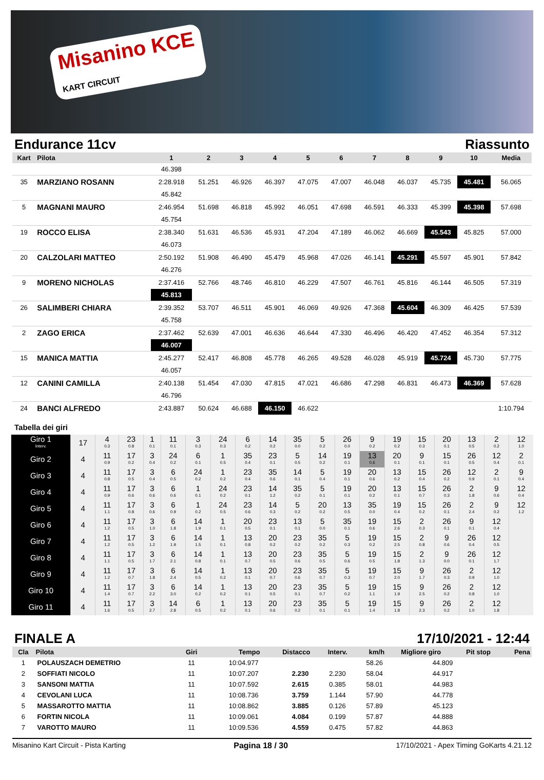Misanino KCE
KART CIRCUIT
Endurance 11cv Riassunto
| Kart | Pilota | 1 | 2 | 3 | 4 | 5 | 6 | 7 | 8 | 9 | 10 | Media |
| --- | --- | --- | --- | --- | --- | --- | --- | --- | --- | --- | --- | --- |
| | | 46.398 | | | | | | | | | | |
| 35 | MARZIANO ROSANN | 2:28.918 | 51.251 | 46.926 | 46.397 | 47.075 | 47.007 | 46.048 | 46.037 | 45.735 | 45.481 | 56.065 |
| | | 45.842 | | | | | | | | | | |
| 5 | MAGNANI MAURO | 2:46.954 | 51.698 | 46.818 | 45.992 | 46.051 | 47.698 | 46.591 | 46.333 | 45.399 | 45.398 | 57.698 |
| | | 45.754 | | | | | | | | | | |
| 19 | ROCCO ELISA | 2:38.340 | 51.631 | 46.536 | 45.931 | 47.204 | 47.189 | 46.062 | 46.669 | 45.543 | 45.825 | 57.000 |
| | | 46.073 | | | | | | | | | | |
| 20 | CALZOLARI MATTEO | 2:50.192 | 51.908 | 46.490 | 45.479 | 45.968 | 47.026 | 46.141 | 45.291 | 45.597 | 45.901 | 57.842 |
| | | 46.276 | | | | | | | | | | |
| 9 | MORENO NICHOLAS | 2:37.416 | 52.766 | 48.746 | 46.810 | 46.229 | 47.507 | 46.761 | 45.816 | 46.144 | 46.505 | 57.319 |
| | | 45.813 | | | | | | | | | | |
| 26 | SALIMBERI CHIARA | 2:39.352 | 53.707 | 46.511 | 45.901 | 46.069 | 49.926 | 47.368 | 45.604 | 46.309 | 46.425 | 57.539 |
| | | 45.758 | | | | | | | | | | |
| 2 | ZAGO ERICA | 2:37.462 | 52.639 | 47.001 | 46.636 | 46.644 | 47.330 | 46.496 | 46.420 | 47.452 | 46.354 | 57.312 |
| | | 46.007 | | | | | | | | | | |
| 15 | MANICA MATTIA | 2:45.277 | 52.417 | 46.808 | 45.778 | 46.265 | 49.528 | 46.028 | 45.919 | 45.724 | 45.730 | 57.775 |
| | | 46.057 | | | | | | | | | | |
| 12 | CANINI CAMILLA | 2:40.138 | 51.454 | 47.030 | 47.815 | 47.021 | 46.686 | 47.298 | 46.831 | 46.473 | 46.369 | 57.628 |
| | | 46.796 | | | | | | | | | | |
| 24 | BANCI ALFREDO | 2:43.887 | 50.624 | 46.688 | 46.150 | 46.622 | | | | | | 1:10.794 |
Tabella dei giri
| Giro 1 Interv. | 17 | 4 0.3 | 23 0.8 | 1 0.1 | 11 0.1 | 3 0.3 | 24 0.3 | 6 0.2 | 14 0.2 | 35 0.0 | 5 0.2 | 26 0.0 | 9 0.2 | 19 0.2 | 15 0.3 | 20 0.1 | 13 0.5 | 2 0.2 | 12 1.0 |
| Giro 2 | 4 | 11 0.9 | 17 0.2 | 3 0.4 | 24 0.2 | 6 0.1 | 1 0.5 | 35 0.4 | 23 0.1 | 5 0.5 | 14 0.2 | 19 0.1 | 13 0.6 | 20 0.1 | 9 0.1 | 15 0.1 | 26 0.5 | 12 0.4 | 2 0.1 |
| Giro 3 | 4 | 11 0.8 | 17 0.5 | 3 0.4 | 6 0.5 | 24 0.2 | 1 0.2 | 23 0.4 | 35 0.6 | 14 0.1 | 5 0.4 | 19 0.1 | 20 0.6 | 13 0.2 | 15 0.4 | 26 0.2 | 12 0.9 | 2 0.1 | 9 0.4 |
| Giro 4 | 4 | 11 0.9 | 17 0.6 | 3 0.6 | 6 0.6 | 1 0.1 | 24 0.2 | 23 0.1 | 14 1.2 | 35 0.2 | 5 0.1 | 19 0.1 | 20 0.2 | 13 0.1 | 15 0.7 | 26 0.3 | 2 1.8 | 9 0.6 | 12 0.4 |
| Giro 5 | 4 | 11 1.1 | 17 0.8 | 3 0.6 | 6 0.9 | 1 0.2 | 24 0.5 | 23 0.6 | 14 0.3 | 5 0.2 | 20 0.2 | 13 0.5 | 35 0.0 | 19 0.4 | 15 0.2 | 26 0.1 | 2 2.4 | 9 0.2 | 12 1.2 |
| Giro 6 | 4 | 11 1.2 | 17 0.5 | 3 1.0 | 6 1.8 | 14 1.9 | 1 0.1 | 20 0.5 | 23 0.1 | 13 0.1 | 5 0.0 | 35 0.1 | 19 0.6 | 15 2.6 | 2 0.3 | 26 0.1 | 9 0.1 | 12 0.4 | |
| Giro 7 | 4 | 11 1.2 | 17 0.5 | 3 1.2 | 6 1.9 | 14 1.5 | 1 0.1 | 13 0.8 | 20 0.2 | 23 0.2 | 35 0.2 | 5 0.3 | 19 0.2 | 15 2.5 | 2 0.8 | 9 0.6 | 26 0.4 | 12 0.5 | |
| Giro 8 | 4 | 11 1.1 | 17 0.5 | 3 1.7 | 6 2.1 | 14 0.8 | 1 0.1 | 13 0.7 | 20 0.5 | 23 0.6 | 35 0.5 | 5 0.6 | 19 0.5 | 15 1.8 | 2 1.3 | 9 0.0 | 26 0.1 | 12 1.7 | |
| Giro 9 | 4 | 11 1.2 | 17 0.7 | 3 1.8 | 6 2.4 | 14 0.5 | 1 0.2 | 13 0.1 | 20 0.7 | 23 0.6 | 35 0.7 | 5 0.3 | 19 0.7 | 15 2.0 | 9 1.7 | 26 0.3 | 2 0.9 | 12 1.0 | |
| Giro 10 | 4 | 11 1.4 | 17 0.7 | 3 2.2 | 6 3.0 | 14 0.2 | 1 0.2 | 13 0.1 | 20 0.5 | 23 0.1 | 35 0.7 | 5 0.2 | 19 1.1 | 15 1.9 | 9 2.5 | 26 0.2 | 2 0.8 | 12 1.0 | |
| Giro 11 | 4 | 11 1.6 | 17 0.5 | 3 2.7 | 14 2.8 | 6 0.5 | 1 0.2 | 13 0.1 | 20 0.6 | 23 0.2 | 35 0.1 | 5 0.1 | 19 1.4 | 15 1.8 | 9 2.3 | 26 0.2 | 2 1.0 | 12 1.8 | |
FINALE A 17/10/2021 - 12:44
| Cla | Pilota | Giri | Tempo | Distacco | Interv. | km/h | Migliore giro | Pit stop | Pena |
| --- | --- | --- | --- | --- | --- | --- | --- | --- | --- |
| 1 | POLAUSZACH DEMETRIO | 11 | 10:04.977 | | | 58.26 | 44.809 | | |
| 2 | SOFFIATI NICOLO | 11 | 10:07.207 | 2.230 | 2.230 | 58.04 | 44.917 | | |
| 3 | SANSONI MATTIA | 11 | 10:07.592 | 2.615 | 0.385 | 58.01 | 44.983 | | |
| 4 | CEVOLANI LUCA | 11 | 10:08.736 | 3.759 | 1.144 | 57.90 | 44.778 | | |
| 5 | MASSAROTTO MATTIA | 11 | 10:08.862 | 3.885 | 0.126 | 57.89 | 45.123 | | |
| 6 | FORTIN NICOLA | 11 | 10:09.061 | 4.084 | 0.199 | 57.87 | 44.888 | | |
| 7 | VAROTTO MAURO | 11 | 10:09.536 | 4.559 | 0.475 | 57.82 | 44.863 | | |
Misanino Kart Circuit - Pista Karting Pagina 18 / 30 17/10/2021 - Apex Timing GoKarts 4.21.12